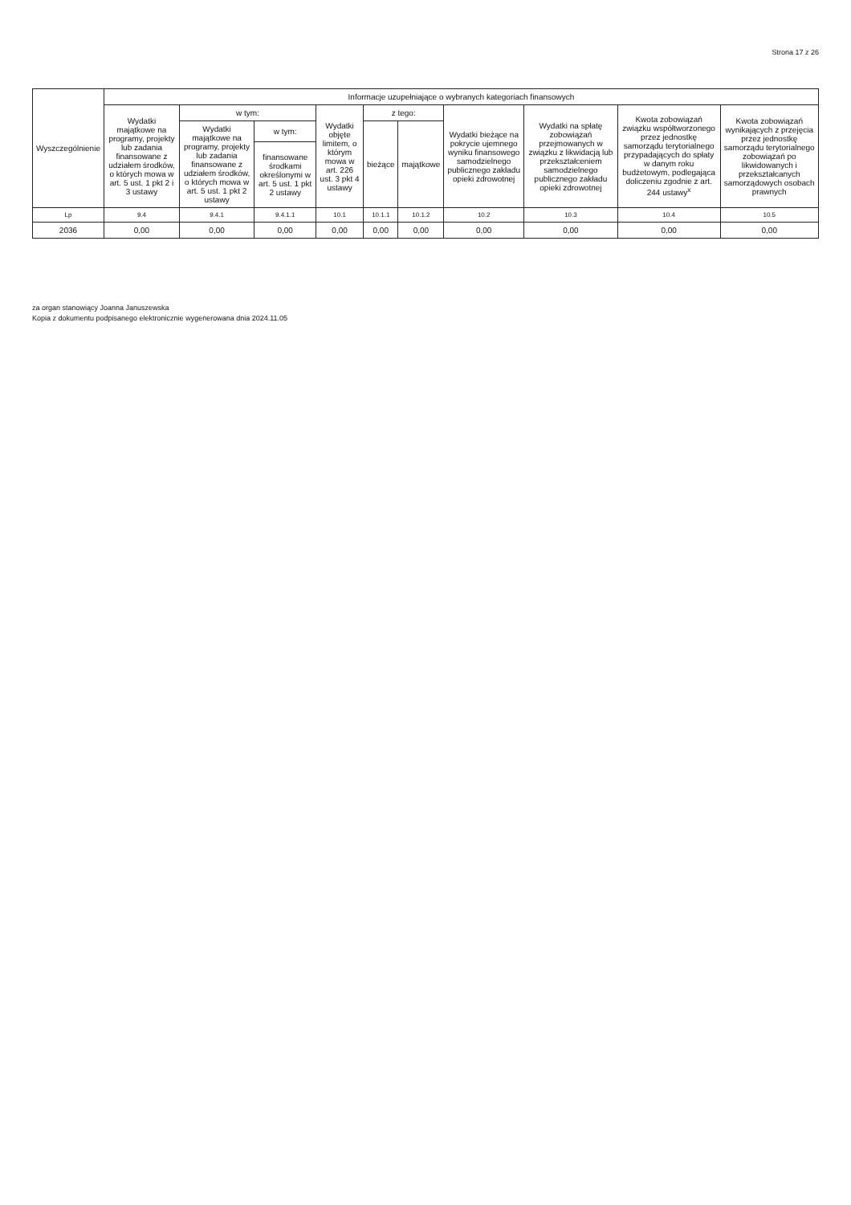Strona 17 z 26
| Wyszczególnienie | Informacje uzupełniające o wybranych kategoriach finansowych | | | | | | | | | |
| --- | --- | --- | --- | --- | --- | --- | --- | --- | --- | --- |
| | Wydatki majątkowe na programy, projekty lub zadania finansowane z udziałem środków, o których mowa w art. 5 ust. 1 pkt 2 i 3 ustawy | w tym: | | Wydatki objęte limitem, o którym mowa w art. 226 ust. 3 pkt 4 ustawy | z tego: | | Wydatki bieżące na pokrycie ujemnego wyniku finansowego samodzielnego publicznego zakładu opieki zdrowotnej | Wydatki na spłatę zobowiązań przejmowanych w związku z likwidacją lub przekształceniem samodzielnego publicznego zakładu opieki zdrowotnej | Kwota zobowiązań związku współtworzonego przez jednostkę samorządu terytorialnego przypadających do spłaty w danym roku budżetowym, podlegająca doliczeniu zgodnie z art. 244 ustawy<sup>x</sup> | Kwota zobowiązań wynikających z przejęcia przez jednostkę samorządu terytorialnego zobowiązań po likwidowanych i przekształcanych samorządowych osobach prawnych |
| | | Wydatki majątkowe na programy, projekty lub zadania finansowane z udziałem środków, o których mowa w art. 5 ust. 1 pkt 2 ustawy | w tym: | | bieżące | majątkowe | | | | |
| | | | finansowane środkami określonymi w art. 5 ust. 1 pkt 2 ustawy | | | | | | | |
| Lp | 9.4 | 9.4.1 | 9.4.1.1 | 10.1 | 10.1.1 | 10.1.2 | 10.2 | 10.3 | 10.4 | 10.5 |
| 2036 | 0,00 | 0,00 | 0,00 | 0,00 | 0,00 | 0,00 | 0,00 | 0,00 | 0,00 | 0,00 |
za organ stanowiący Joanna Januszewska
Kopia z dokumentu podpisanego elektronicznie wygenerowana dnia 2024.11.05